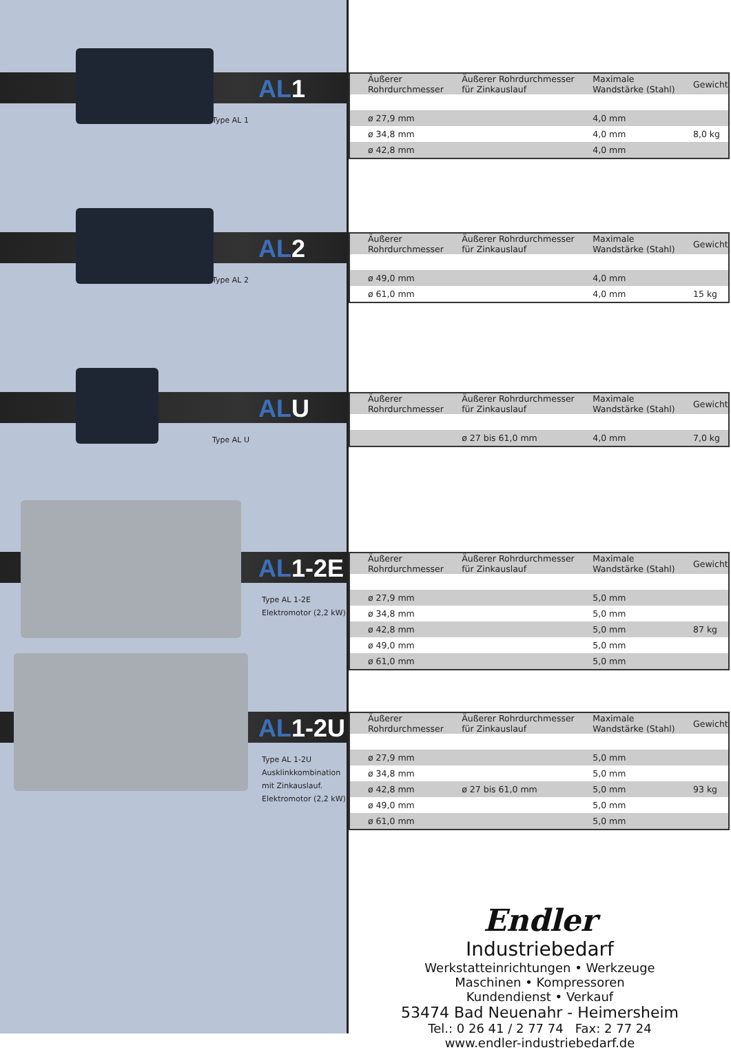AL1
Type AL 1
AL2
Type AL 2
ALU
Type AL U
AL1-2E
Type AL 1-2E
Elektromotor (2,2 kW)
AL1-2U
Type AL 1-2U
Ausklinkkombination
mit Zinkauslauf.
Elektromotor (2,2 kW)
| Äußerer Rohrdurchmesser | Äußerer Rohrdurchmesser für Zinkauslauf | Maximale Wandstärke (Stahl) | Gewicht |
| --- | --- | --- | --- |
| ø 27,9 mm | | 4,0 mm | |
| ø 34,8 mm | | 4,0 mm | 8,0 kg |
| ø 42,8 mm | | 4,0 mm | |
| Äußerer Rohrdurchmesser | Äußerer Rohrdurchmesser für Zinkauslauf | Maximale Wandstärke (Stahl) | Gewicht |
| --- | --- | --- | --- |
| ø 49,0 mm | | 4,0 mm | |
| ø 61,0 mm | | 4,0 mm | 15 kg |
| Äußerer Rohrdurchmesser | Äußerer Rohrdurchmesser für Zinkauslauf | Maximale Wandstärke (Stahl) | Gewicht |
| --- | --- | --- | --- |
| | ø 27 bis 61,0 mm | 4,0 mm | 7,0 kg |
| Äußerer Rohrdurchmesser | Äußerer Rohrdurchmesser für Zinkauslauf | Maximale Wandstärke (Stahl) | Gewicht |
| --- | --- | --- | --- |
| ø 27,9 mm | | 5,0 mm | |
| ø 34,8 mm | | 5,0 mm | |
| ø 42,8 mm | | 5,0 mm | 87 kg |
| ø 49,0 mm | | 5,0 mm | |
| ø 61,0 mm | | 5,0 mm | |
| Äußerer Rohrdurchmesser | Äußerer Rohrdurchmesser für Zinkauslauf | Maximale Wandstärke (Stahl) | Gewicht |
| --- | --- | --- | --- |
| ø 27,9 mm | | 5,0 mm | |
| ø 34,8 mm | | 5,0 mm | |
| ø 42,8 mm | ø 27 bis 61,0 mm | 5,0 mm | 93 kg |
| ø 49,0 mm | | 5,0 mm | |
| ø 61,0 mm | | 5,0 mm | |
Endler
Industriebedarf
Werkstatteinrichtungen • Werkzeuge
Maschinen • Kompressoren
Kundendienst • Verkauf
53474 Bad Neuenahr - Heimersheim
Tel.: 0 26 41 / 2 77 74 Fax: 2 77 24
www.endler-industriebedarf.de